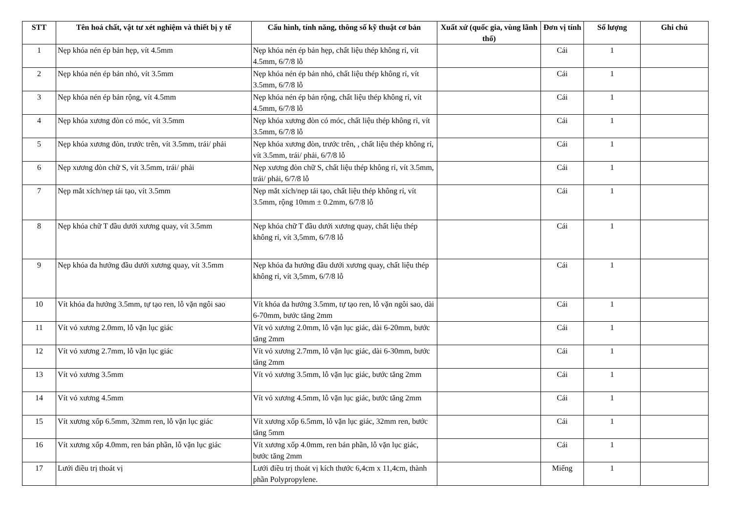| STT | Tên hoá chất, vật tư xét nghiệm và thiết bị y tế | Cấu hình, tính năng, thông số kỹ thuật cơ bản | Xuất xứ (quốc gia, vùng lãnh thổ) | Đơn vị tính | Số lượng | Ghi chú |
| --- | --- | --- | --- | --- | --- | --- |
| 1 | Nẹp khóa nén ép bản hẹp, vít 4.5mm | Nẹp khóa nén ép bản hẹp, chất liệu thép không rỉ, vít 4.5mm, 6/7/8 lỗ | | Cái | 1 | |
| 2 | Nẹp khóa nén ép bản nhỏ, vít 3.5mm | Nẹp khóa nén ép bản nhỏ, chất liệu thép không rỉ, vít 3.5mm, 6/7/8 lỗ | | Cái | 1 | |
| 3 | Nẹp khóa nén ép bản rộng, vít 4.5mm | Nẹp khóa nén ép bản rộng, chất liệu thép không rỉ, vít 4.5mm, 6/7/8 lỗ | | Cái | 1 | |
| 4 | Nẹp khóa xương đòn có móc, vít 3.5mm | Nẹp khóa xương đòn có móc, chất liệu thép không rỉ, vít 3.5mm, 6/7/8 lỗ | | Cái | 1 | |
| 5 | Nẹp khóa xương đòn, trước trên, vít 3.5mm, trái/ phải | Nẹp khóa xương đòn, trước trên, , chất liệu thép không rỉ, vít 3.5mm, trái/ phải, 6/7/8 lỗ | | Cái | 1 | |
| 6 | Nẹp xương đòn chữ S, vít 3.5mm, trái/ phải | Nẹp xương đòn chữ S, chất liệu thép không rỉ, vít 3.5mm, trái/ phải, 6/7/8 lỗ | | Cái | 1 | |
| 7 | Nẹp mắt xích/nẹp tái tạo, vít 3.5mm | Nẹp mắt xích/nẹp tái tạo, chất liệu thép không rỉ, vít 3.5mm, rộng 10mm ± 0.2mm, 6/7/8 lỗ | | Cái | 1 | |
| 8 | Nẹp khóa chữ T đầu dưới xương quay, vít 3.5mm | Nẹp khóa chữ T đầu dưới xương quay, chất liệu thép không rỉ, vít 3,5mm, 6/7/8 lỗ | | Cái | 1 | |
| 9 | Nẹp khóa đa hướng đầu dưới xương quay, vít 3.5mm | Nẹp khóa đa hướng đầu dưới xương quay, chất liệu thép không rỉ, vít 3,5mm, 6/7/8 lỗ | | Cái | 1 | |
| 10 | Vít khóa đa hướng 3.5mm, tự tạo ren, lỗ vặn ngôi sao | Vít khóa đa hướng 3.5mm, tự tạo ren, lỗ vặn ngôi sao, dài 6-70mm, bước tăng 2mm | | Cái | 1 | |
| 11 | Vít vỏ xương 2.0mm, lỗ vặn lục giác | Vít vỏ xương 2.0mm, lỗ vặn lục giác, dài 6-20mm, bước tăng 2mm | | Cái | 1 | |
| 12 | Vít vỏ xương 2.7mm, lỗ vặn lục giác | Vít vỏ xương 2.7mm, lỗ vặn lục giác, dài 6-30mm, bước tăng 2mm | | Cái | 1 | |
| 13 | Vít vỏ xương 3.5mm | Vít vỏ xương 3.5mm, lỗ vặn lục giác, bước tăng 2mm | | Cái | 1 | |
| 14 | Vít vỏ xương 4.5mm | Vít vỏ xương 4.5mm, lỗ vặn lục giác, bước tăng 2mm | | Cái | 1 | |
| 15 | Vít xương xốp 6.5mm, 32mm ren, lỗ vặn lục giác | Vít xương xốp 6.5mm, lỗ vặn lục giác, 32mm ren, bước tăng 5mm | | Cái | 1 | |
| 16 | Vít xương xốp 4.0mm, ren bán phần, lỗ vặn lục giác | Vít xương xốp 4.0mm, ren bán phần, lỗ vặn lục giác, bước tăng 2mm | | Cái | 1 | |
| 17 | Lưới điều trị thoát vị | Lưới điều trị thoát vị kích thước 6,4cm x 11,4cm, thành phần Polypropylene. | | Miếng | 1 | |